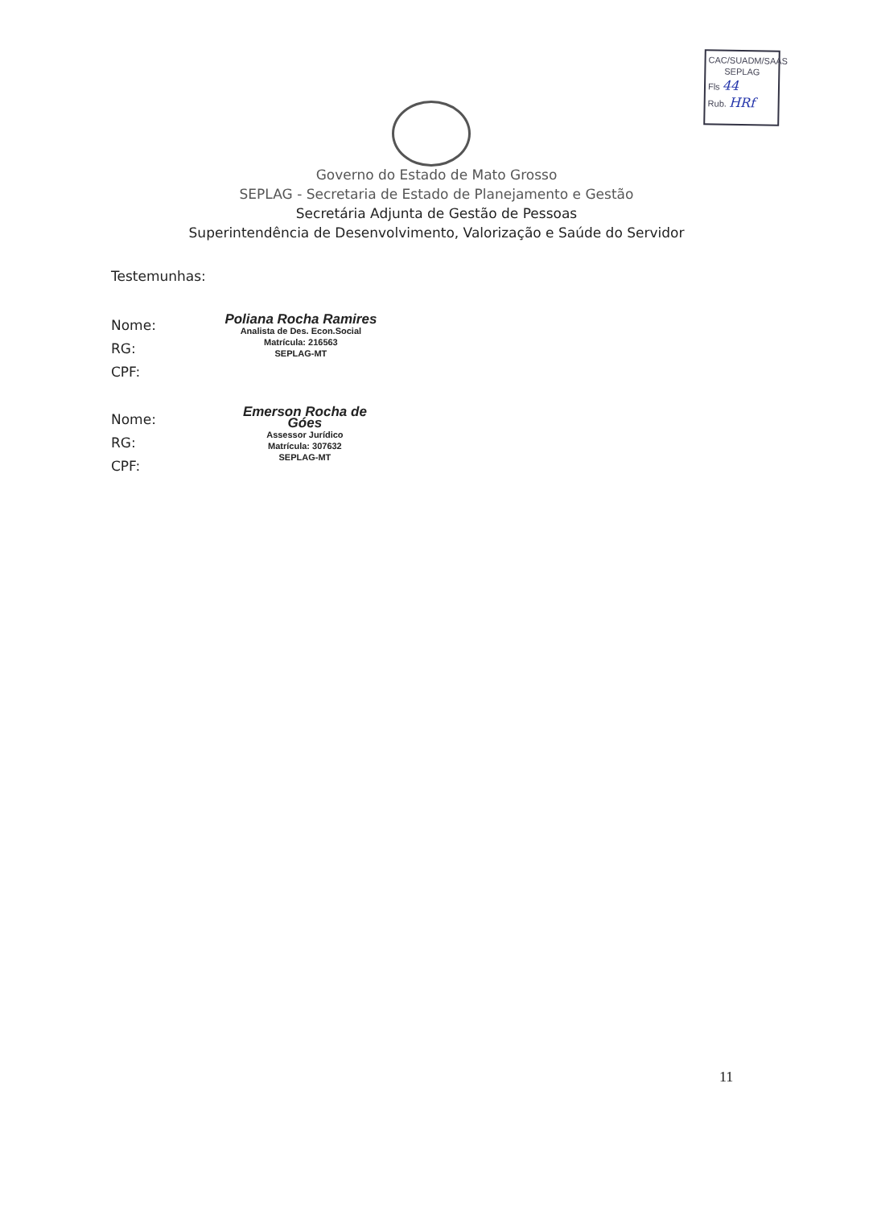CAC/SUADM/SAAS
SEPLAG
Fls 44
Rub. HRf
Governo do Estado de Mato Grosso
SEPLAG - Secretaria de Estado de Planejamento e Gestão
Secretária Adjunta de Gestão de Pessoas
Superintendência de Desenvolvimento, Valorização e Saúde do Servidor
Testemunhas:
Nome:
RG:
CPF:
Poliana Rocha Ramires
Analista de Des. Econ.Social
Matrícula: 216563
SEPLAG-MT
Nome:
RG:
CPF:
Emerson Rocha de Góes
Assessor Jurídico
Matrícula: 307632
SEPLAG-MT
11